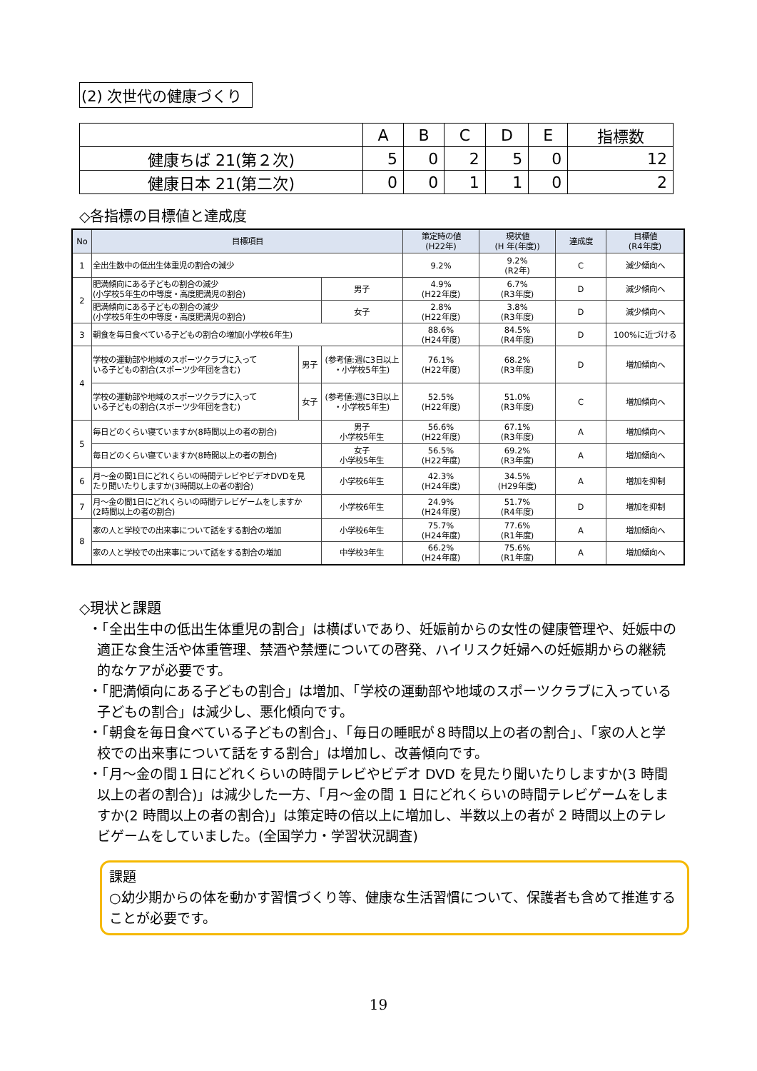(2) 次世代の健康づくり
| | A | B | C | D | E | 指標数 |
| --- | --- | --- | --- | --- | --- | --- |
| 健康ちば 21(第２次) | 5 | 0 | 2 | 5 | 0 | 12 |
| 健康日本 21(第二次) | 0 | 0 | 1 | 1 | 0 | 2 |
◇各指標の目標値と達成度
| No | 目標項目 | | | 策定時の値 (H22年) | 現状値 (H 年(年度)) | 達成度 | 目標値 (R4年度) |
| --- | --- | --- | --- | --- | --- | --- | --- |
| 1 | 全出生数中の低出生体重児の割合の減少 | | | 9.2% | 9.2% (R2年) | C | 減少傾向へ |
| 2 | 肥満傾向にある子どもの割合の減少 (小学校5年生の中等度・高度肥満児の割合) | | 男子 | 4.9% (H22年度) | 6.7% (R3年度) | D | 減少傾向へ |
| | 肥満傾向にある子どもの割合の減少 (小学校5年生の中等度・高度肥満児の割合) | | 女子 | 2.8% (H22年度) | 3.8% (R3年度) | D | 減少傾向へ |
| 3 | 朝食を毎日食べている子どもの割合の増加(小学校6年生) | | | 88.6% (H24年度) | 84.5% (R4年度) | D | 100%に近づける |
| 4 | 学校の運動部や地域のスポーツクラブに入って いる子どもの割合(スポーツ少年団を含む) | 男子 | (参考値:週に3日以上 ・小学校5年生) | 76.1% (H22年度) | 68.2% (R3年度) | D | 増加傾向へ |
| | 学校の運動部や地域のスポーツクラブに入って いる子どもの割合(スポーツ少年団を含む) | 女子 | (参考値:週に3日以上 ・小学校5年生) | 52.5% (H22年度) | 51.0% (R3年度) | C | 増加傾向へ |
| 5 | 毎日どのくらい寝ていますか(8時間以上の者の割合) | | 男子 小学校5年生 | 56.6% (H22年度) | 67.1% (R3年度) | A | 増加傾向へ |
| | 毎日どのくらい寝ていますか(8時間以上の者の割合) | | 女子 小学校5年生 | 56.5% (H22年度) | 69.2% (R3年度) | A | 増加傾向へ |
| 6 | 月～金の間1日にどれくらいの時間テレビやビデオDVDを見 たり聞いたりしますか(3時間以上の者の割合) | | 小学校6年生 | 42.3% (H24年度) | 34.5% (H29年度) | A | 増加を抑制 |
| 7 | 月～金の間1日にどれくらいの時間テレビゲームをしますか (2時間以上の者の割合) | | 小学校6年生 | 24.9% (H24年度) | 51.7% (R4年度) | D | 増加を抑制 |
| 8 | 家の人と学校での出来事について話をする割合の増加 | | 小学校6年生 | 75.7% (H24年度) | 77.6% (R1年度) | A | 増加傾向へ |
| | 家の人と学校での出来事について話をする割合の増加 | | 中学校3年生 | 66.2% (H24年度) | 75.6% (R1年度) | A | 増加傾向へ |
◇現状と課題
・「全出生中の低出生体重児の割合」は横ばいであり、妊娠前からの女性の健康管理や、妊娠中の適正な食生活や体重管理、禁酒や禁煙についての啓発、ハイリスク妊婦への妊娠期からの継続的なケアが必要です。
・「肥満傾向にある子どもの割合」は増加、「学校の運動部や地域のスポーツクラブに入っている子どもの割合」は減少し、悪化傾向です。
・「朝食を毎日食べている子どもの割合」、「毎日の睡眠が８時間以上の者の割合」、「家の人と学校での出来事について話をする割合」は増加し、改善傾向です。
・「月～金の間１日にどれくらいの時間テレビやビデオ DVD を見たり聞いたりしますか(3 時間以上の者の割合)」は減少した一方、「月～金の間 1 日にどれくらいの時間テレビゲームをしますか(2 時間以上の者の割合)」は策定時の倍以上に増加し、半数以上の者が 2 時間以上のテレビゲームをしていました。(全国学力・学習状況調査)
課題
○幼少期からの体を動かす習慣づくり等、健康な生活習慣について、保護者も含めて推進することが必要です。
19